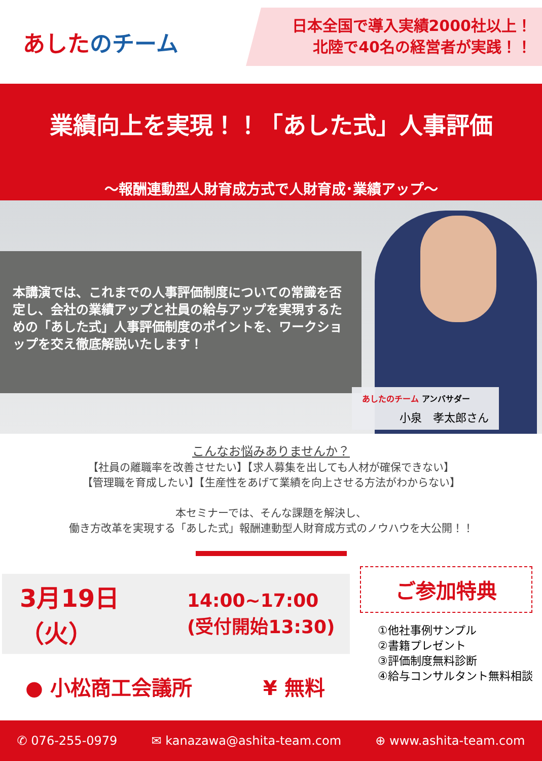あしたのチーム
日本全国で導入実績2000社以上！
北陸で40名の経営者が実践！！
業績向上を実現！！「あした式」人事評価
～報酬連動型人財育成方式で人財育成･業績アップ～
本講演では、これまでの人事評価制度についての常識を否定し、会社の業績アップと社員の給与アップを実現するための「あした式」人事評価制度のポイントを、ワークショップを交え徹底解説いたします！
あしたのチーム アンバサダー
小泉　孝太郎さん
こんなお悩みありませんか？
【社員の離職率を改善させたい】【求人募集を出しても人材が確保できない】
【管理職を育成したい】【生産性をあげて業績を向上させる方法がわからない】
本セミナーでは、そんな課題を解決し、
働き方改革を実現する「あした式」報酬連動型人財育成方式のノウハウを大公開！！
3月19日（火）
14:00~17:00
(受付開始13:30)
● 小松商工会議所 ¥ 無料
ご参加特典
①他社事例サンプル
②書籍プレゼント
③評価制度無料診断
④給与コンサルタント無料相談
✆ 076-255-0979 ✉ kanazawa@ashita-team.com ⊕ www.ashita-team.com